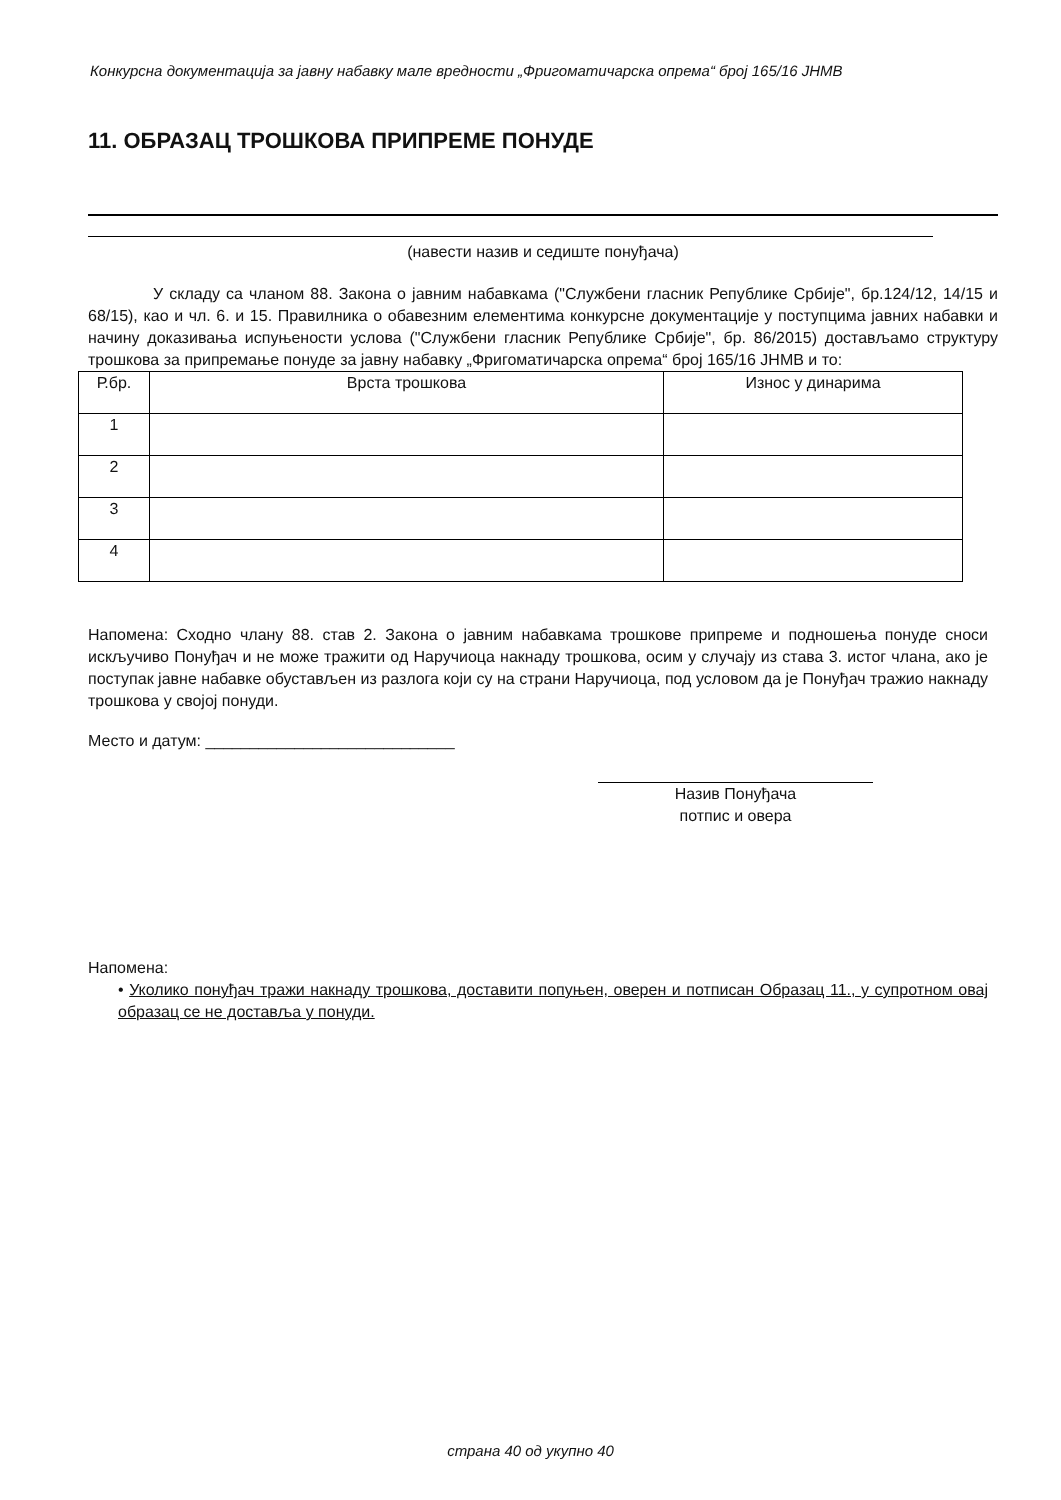Конкурсна документација за јавну набавку мале вредности „Фригоматичарска опрема“ број 165/16 ЈНМВ
11. ОБРАЗАЦ ТРОШКОВА ПРИПРЕМЕ ПОНУДЕ
(навести назив и седиште понуђача)
У складу са чланом 88. Закона о јавним набавкама ("Службени гласник Републике Србије", бр.124/12, 14/15 и 68/15), као и чл. 6. и 15. Правилника о обавезним елементима конкурсне документације у поступцима јавних набавки и начину доказивања испуњености услова ("Службени гласник Републике Србије", бр. 86/2015) достављамо структуру трошкова за припремање понуде за јавну набавку „Фригоматичарска опрема“ број 165/16 ЈНМВ и то:
| Р.бр. | Врста трошкова | Износ у динарима |
| --- | --- | --- |
| 1 | | |
| 2 | | |
| 3 | | |
| 4 | | |
Напомена: Сходно члану 88. став 2. Закона о јавним набавкама трошкове припреме и подношења понуде сноси искључиво Понуђач и не може тражити од Наручиоца накнаду трошкова, осим у случају из става 3. истог члана, ако је поступак јавне набавке обустављен из разлога који су на страни Наручиоца, под условом да је Понуђач тражио накнаду трошкова у својој понуди.
Место и датум: ____________________________
Назив Понуђача
потпис и овера
Напомена:
• Уколико понуђач тражи накнаду трошкова, доставити попуњен, оверен и потписан Образац 11., у супротном овај образац се не доставља у понуди.
страна 40 од укупно 40